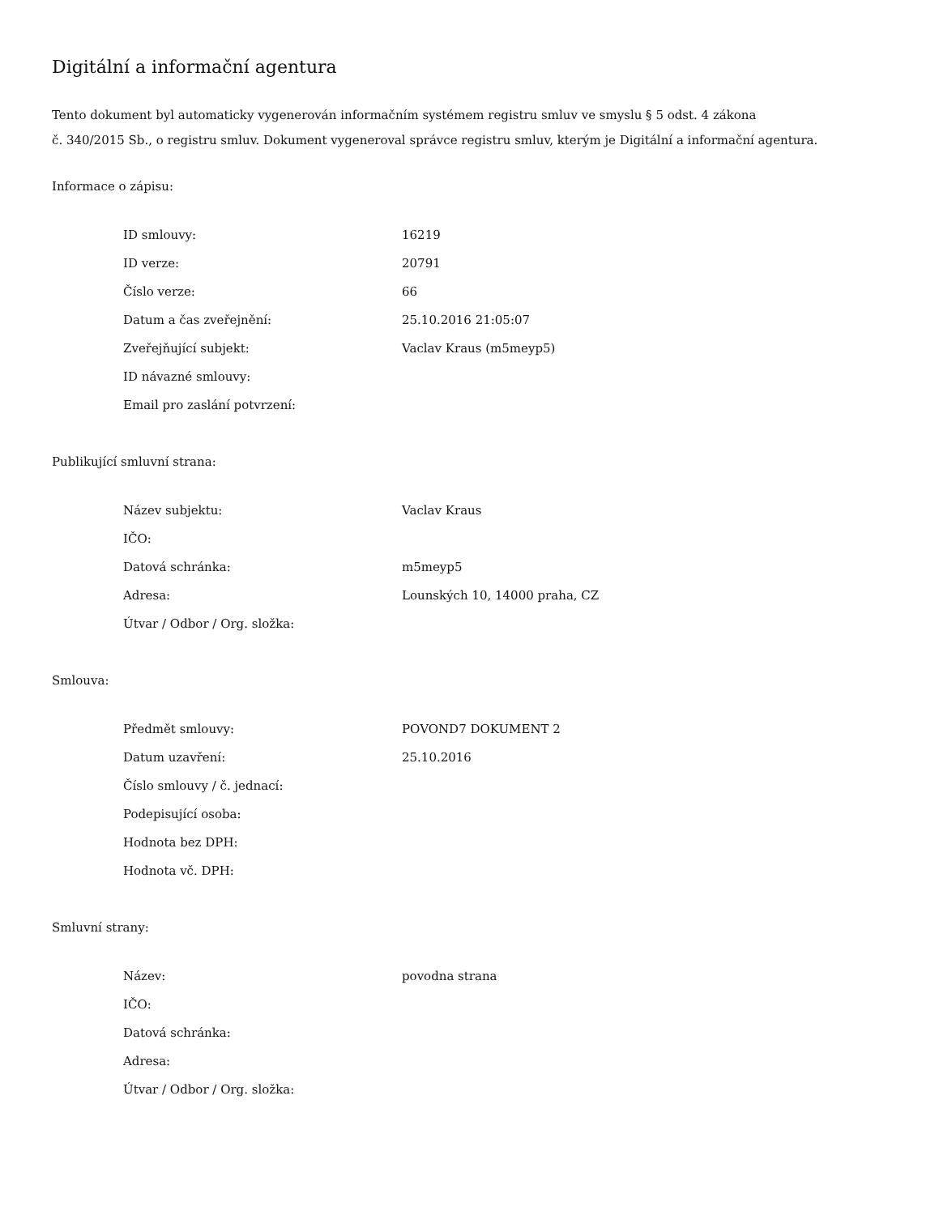Digitální a informační agentura
Tento dokument byl automaticky vygenerován informačním systémem registru smluv ve smyslu § 5 odst. 4 zákona
č. 340/2015 Sb., o registru smluv. Dokument vygeneroval správce registru smluv, kterým je Digitální a informační agentura.
Informace o zápisu:
| ID smlouvy: | 16219 |
| ID verze: | 20791 |
| Číslo verze: | 66 |
| Datum a čas zveřejnění: | 25.10.2016 21:05:07 |
| Zveřejňující subjekt: | Vaclav Kraus (m5meyp5) |
| ID návazné smlouvy: | |
| Email pro zaslání potvrzení: | |
Publikující smluvní strana:
| Název subjektu: | Vaclav Kraus |
| IČO: | |
| Datová schránka: | m5meyp5 |
| Adresa: | Lounských 10, 14000 praha, CZ |
| Útvar / Odbor / Org. složka: | |
Smlouva:
| Předmět smlouvy: | POVOND7 DOKUMENT 2 |
| Datum uzavření: | 25.10.2016 |
| Číslo smlouvy / č. jednací: | |
| Podepisující osoba: | |
| Hodnota bez DPH: | |
| Hodnota vč. DPH: | |
Smluvní strany:
| Název: | povodna strana |
| IČO: | |
| Datová schránka: | |
| Adresa: | |
| Útvar / Odbor / Org. složka: | |